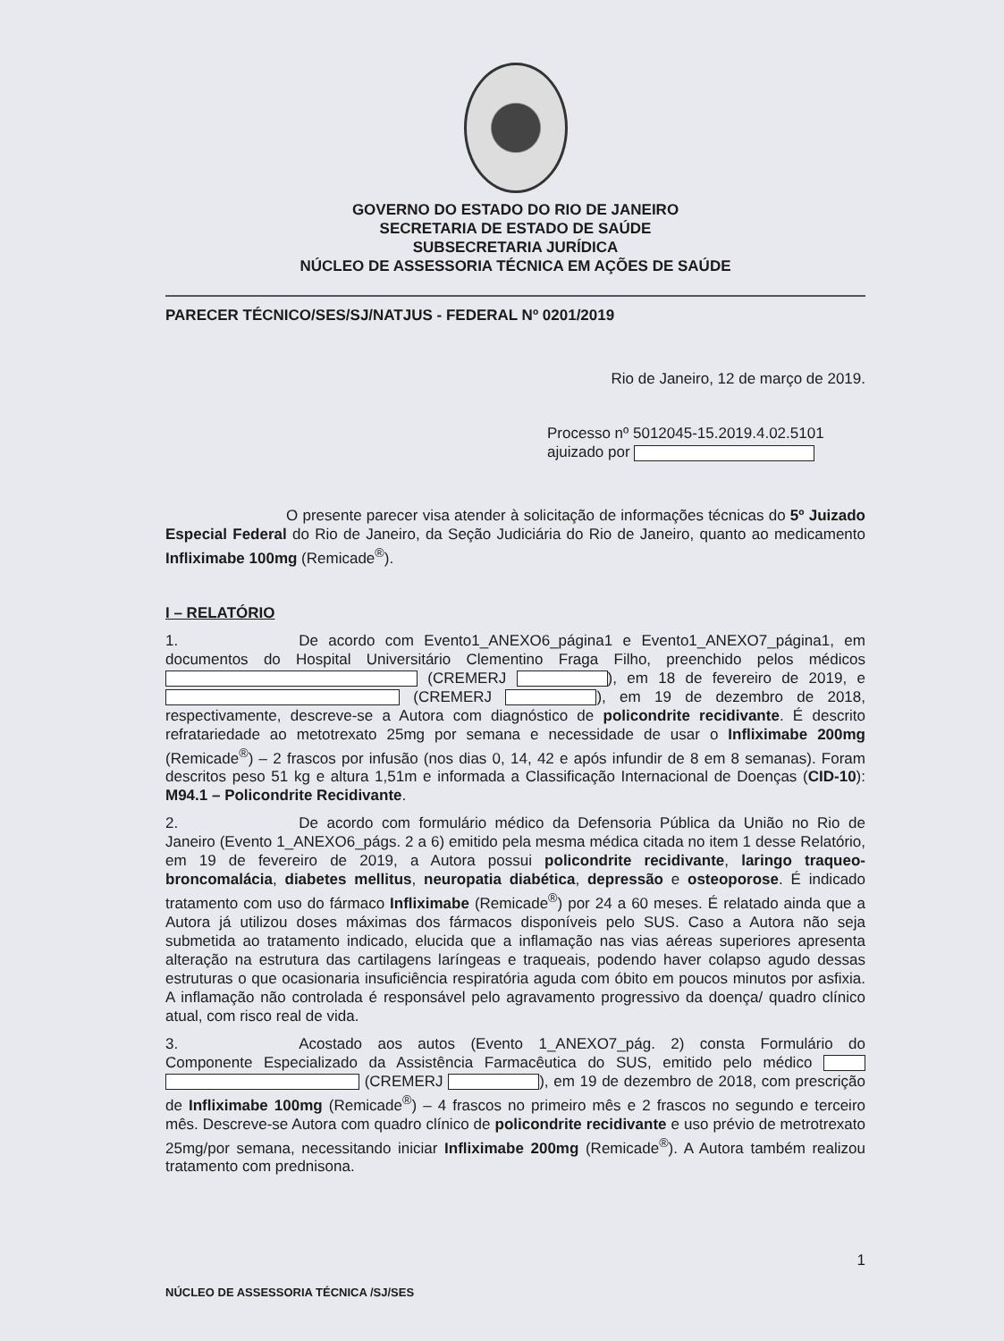GOVERNO DO ESTADO DO RIO DE JANEIRO
SECRETARIA DE ESTADO DE SAÚDE
SUBSECRETARIA JURÍDICA
NÚCLEO DE ASSESSORIA TÉCNICA EM AÇÕES DE SAÚDE
PARECER TÉCNICO/SES/SJ/NATJUS - FEDERAL Nº 0201/2019
Rio de Janeiro, 12 de março de 2019.
Processo nº 5012045-15.2019.4.02.5101
ajuizado por
O presente parecer visa atender à solicitação de informações técnicas do 5º Juizado Especial Federal do Rio de Janeiro, da Seção Judiciária do Rio de Janeiro, quanto ao medicamento Infliximabe 100mg (Remicade<sup>®</sup>).
I – RELATÓRIO
1. De acordo com Evento1_ANEXO6_página1 e Evento1_ANEXO7_página1, em documentos do Hospital Universitário Clementino Fraga Filho, preenchido pelos médicos (CREMERJ ), em 18 de fevereiro de 2019, e (CREMERJ ), em 19 de dezembro de 2018, respectivamente, descreve-se a Autora com diagnóstico de policondrite recidivante. É descrito refratariedade ao metotrexato 25mg por semana e necessidade de usar o Infliximabe 200mg (Remicade<sup>®</sup>) – 2 frascos por infusão (nos dias 0, 14, 42 e após infundir de 8 em 8 semanas). Foram descritos peso 51 kg e altura 1,51m e informada a Classificação Internacional de Doenças (CID-10): M94.1 – Policondrite Recidivante.
2. De acordo com formulário médico da Defensoria Pública da União no Rio de Janeiro (Evento 1_ANEXO6_págs. 2 a 6) emitido pela mesma médica citada no item 1 desse Relatório, em 19 de fevereiro de 2019, a Autora possui policondrite recidivante, laringo traqueo-broncomalácia, diabetes mellitus, neuropatia diabética, depressão e osteoporose. É indicado tratamento com uso do fármaco Infliximabe (Remicade<sup>®</sup>) por 24 a 60 meses. É relatado ainda que a Autora já utilizou doses máximas dos fármacos disponíveis pelo SUS. Caso a Autora não seja submetida ao tratamento indicado, elucida que a inflamação nas vias aéreas superiores apresenta alteração na estrutura das cartilagens laríngeas e traqueais, podendo haver colapso agudo dessas estruturas o que ocasionaria insuficiência respiratória aguda com óbito em poucos minutos por asfixia. A inflamação não controlada é responsável pelo agravamento progressivo da doença/ quadro clínico atual, com risco real de vida.
3. Acostado aos autos (Evento 1_ANEXO7_pág. 2) consta Formulário do Componente Especializado da Assistência Farmacêutica do SUS, emitido pelo médico (CREMERJ ), em 19 de dezembro de 2018, com prescrição de Infliximabe 100mg (Remicade<sup>®</sup>) – 4 frascos no primeiro mês e 2 frascos no segundo e terceiro mês. Descreve-se Autora com quadro clínico de policondrite recidivante e uso prévio de metrotrexato 25mg/por semana, necessitando iniciar Infliximabe 200mg (Remicade<sup>®</sup>). A Autora também realizou tratamento com prednisona.
1
NÚCLEO DE ASSESSORIA TÉCNICA /SJ/SES